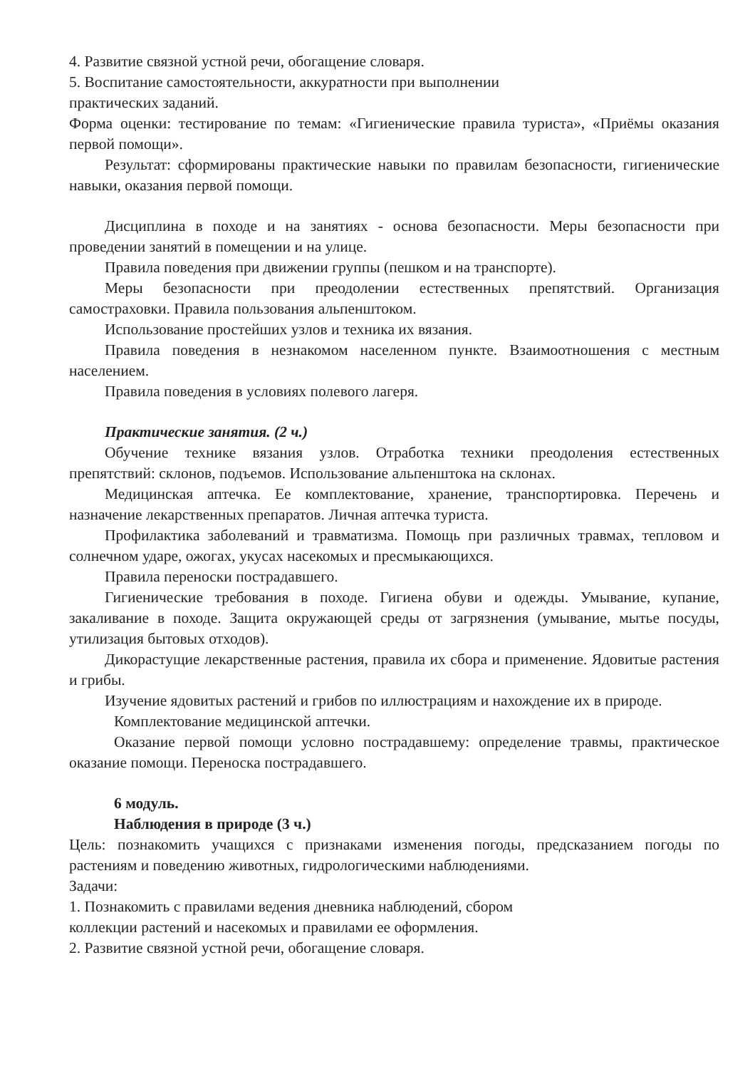4. Развитие связной устной речи, обогащение словаря.
5. Воспитание самостоятельности, аккуратности при выполнении
практических заданий.
Форма оценки: тестирование по темам: «Гигиенические правила туриста», «Приёмы оказания первой помощи».
Результат: сформированы практические навыки по правилам безопасности, гигиенические навыки, оказания первой помощи.
Дисциплина в походе и на занятиях - основа безопасности. Меры безопасности при проведении занятий в помещении и на улице.
Правила поведения при движении группы (пешком и на транспорте).
Меры безопасности при преодолении естественных препятствий. Организация самостраховки. Правила пользования альпенштоком.
Использование простейших узлов и техника их вязания.
Правила поведения в незнакомом населенном пункте. Взаимоотношения с местным населением.
Правила поведения в условиях полевого лагеря.
Практические занятия. (2 ч.)
Обучение технике вязания узлов. Отработка техники преодоления естественных препятствий: склонов, подъемов. Использование альпенштока на склонах.
Медицинская аптечка. Ее комплектование, хранение, транспортировка. Перечень и назначение лекарственных препаратов. Личная аптечка туриста.
Профилактика заболеваний и травматизма. Помощь при различных травмах, тепловом и солнечном ударе, ожогах, укусах насекомых и пресмыкающихся.
Правила переноски пострадавшего.
Гигиенические требования в походе. Гигиена обуви и одежды. Умывание, купание, закаливание в походе. Защита окружающей среды от загрязнения (умывание, мытье посуды, утилизация бытовых отходов).
Дикорастущие лекарственные растения, правила их сбора и применение. Ядовитые растения и грибы.
Изучение ядовитых растений и грибов по иллюстрациям и нахождение их в природе.
Комплектование медицинской аптечки.
Оказание первой помощи условно пострадавшему: определение травмы, практическое оказание помощи. Переноска пострадавшего.
6 модуль.
Наблюдения в природе (3 ч.)
Цель: познакомить учащихся с признаками изменения погоды, предсказанием погоды по растениям и поведению животных, гидрологическими наблюдениями.
Задачи:
1. Познакомить с правилами ведения дневника наблюдений, сбором
коллекции растений и насекомых и правилами ее оформления.
2. Развитие связной устной речи, обогащение словаря.